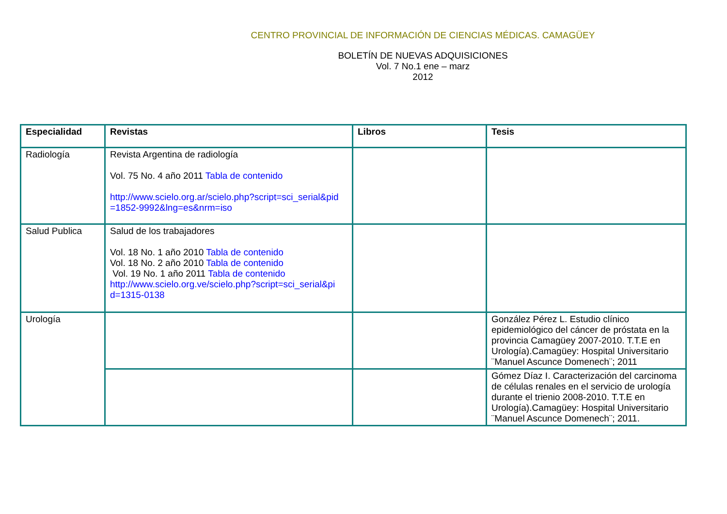CENTRO PROVINCIAL DE INFORMACIÓN DE CIENCIAS MÉDICAS. CAMAGÜEY
BOLETÍN DE NUEVAS ADQUISICIONES
Vol. 7 No.1 ene – marz
2012
| Especialidad | Revistas | Libros | Tesis |
| --- | --- | --- | --- |
| Radiología | Revista Argentina de radiología Vol. 75 No. 4 año 2011 Tabla de contenido http://www.scielo.org.ar/scielo.php?script=sci_serial&pid =1852-9992&lng=es&nrm=iso | | |
| Salud Publica | Salud de los trabajadores Vol. 18 No. 1 año 2010 Tabla de contenido Vol. 18 No. 2 año 2010 Tabla de contenido Vol. 19 No. 1 año 2011 Tabla de contenido http://www.scielo.org.ve/scielo.php?script=sci_serial&pi d=1315-0138 | | |
| Urología | | | González Pérez L. Estudio clínico epidemiológico del cáncer de próstata en la provincia Camagüey 2007-2010. T.T.E en Urología).Camagüey: Hospital Universitario ¨Manuel Ascunce Domenech¨; 2011 |
| | | | Gómez Díaz I. Caracterización del carcinoma de células renales en el servicio de urología durante el trienio 2008-2010. T.T.E en Urología).Camagüey: Hospital Universitario ¨Manuel Ascunce Domenech¨; 2011. |